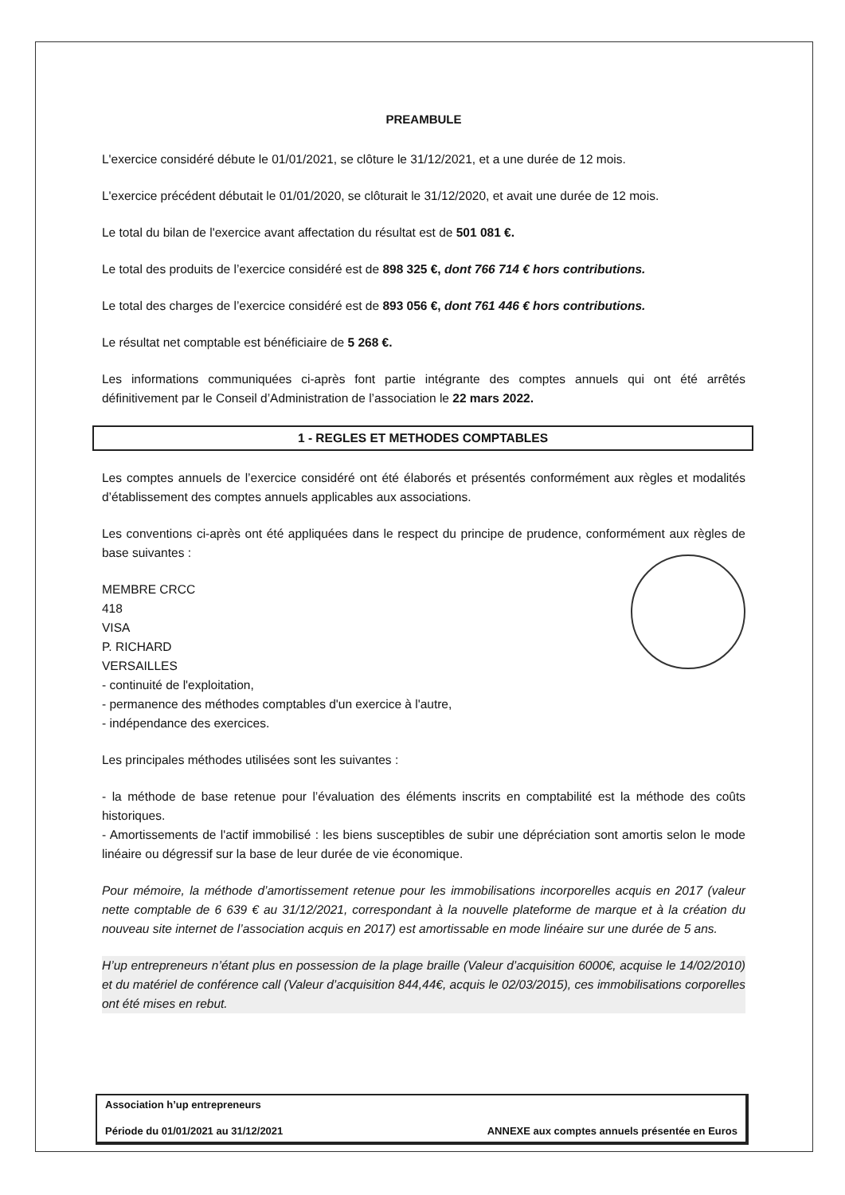PREAMBULE
L'exercice considéré débute le 01/01/2021, se clôture le 31/12/2021, et a une durée de 12 mois.
L'exercice précédent débutait le 01/01/2020, se clôturait le 31/12/2020, et avait une durée de 12 mois.
Le total du bilan de l'exercice avant affectation du résultat est de 501 081 €.
Le total des produits de l’exercice considéré est de 898 325 €, dont 766 714 € hors contributions.
Le total des charges de l’exercice considéré est de 893 056 €, dont 761 446 € hors contributions.
Le résultat net comptable est bénéficiaire de 5 268 €.
Les informations communiquées ci-après font partie intégrante des comptes annuels qui ont été arrêtés définitivement par le Conseil d’Administration de l’association le 22 mars 2022.
1 - REGLES ET METHODES COMPTABLES
Les comptes annuels de l’exercice considéré ont été élaborés et présentés conformément aux règles et modalités d’établissement des comptes annuels applicables aux associations.
Les conventions ci-après ont été appliquées dans le respect du principe de prudence, conformément aux règles de base suivantes :
MEMBRE CRCC
418
VISA
P. RICHARD
VERSAILLES
- continuité de l'exploitation,
- permanence des méthodes comptables d'un exercice à l'autre,
- indépendance des exercices.
Les principales méthodes utilisées sont les suivantes :
- la méthode de base retenue pour l’évaluation des éléments inscrits en comptabilité est la méthode des coûts historiques.
- Amortissements de l'actif immobilisé : les biens susceptibles de subir une dépréciation sont amortis selon le mode linéaire ou dégressif sur la base de leur durée de vie économique.
Pour mémoire, la méthode d’amortissement retenue pour les immobilisations incorporelles acquis en 2017 (valeur nette comptable de 6 639 € au 31/12/2021, correspondant à la nouvelle plateforme de marque et à la création du nouveau site internet de l’association acquis en 2017) est amortissable en mode linéaire sur une durée de 5 ans.
H’up entrepreneurs n’étant plus en possession de la plage braille (Valeur d’acquisition 6000€, acquise le 14/02/2010) et du matériel de conférence call (Valeur d’acquisition 844,44€, acquis le 02/03/2015), ces immobilisations corporelles ont été mises en rebut.
Association h’up entrepreneurs
Période du 01/01/2021 au 31/12/2021 ANNEXE aux comptes annuels présentée en Euros